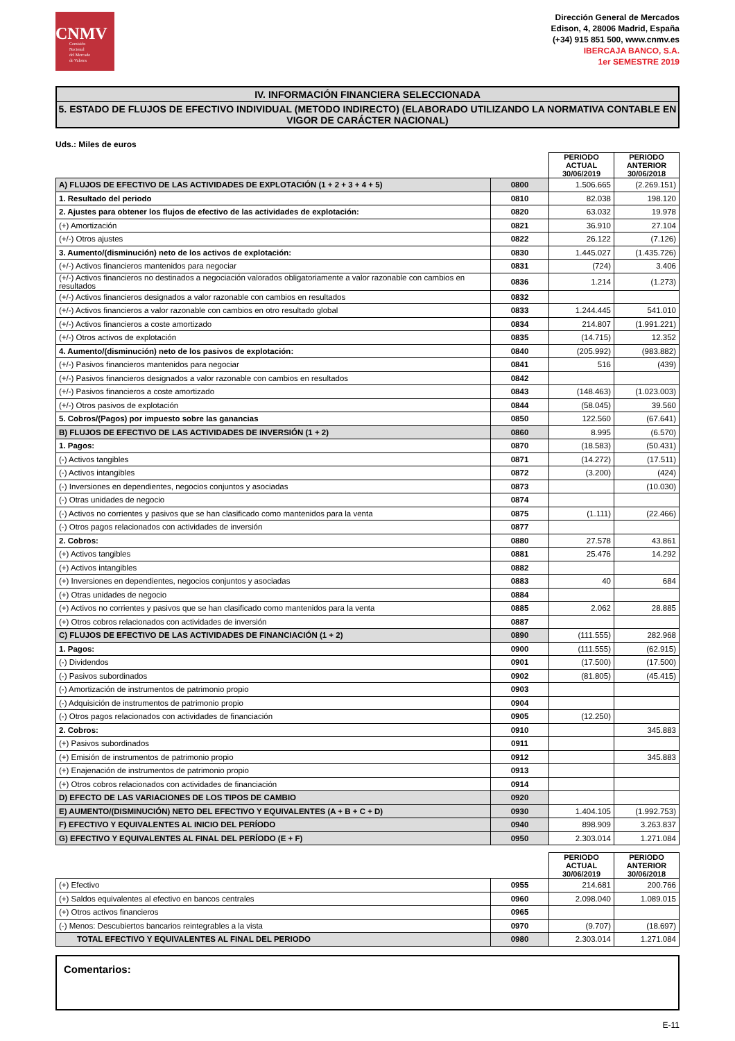CNMV
Comisión
Nacional
del Mercado
de Valores
Dirección General de Mercados
Edison, 4, 28006 Madrid, España
(+34) 915 851 500, www.cnmv.es
IBERCAJA BANCO, S.A.
1er SEMESTRE 2019
IV. INFORMACIÓN FINANCIERA SELECCIONADA
5. ESTADO DE FLUJOS DE EFECTIVO INDIVIDUAL (METODO INDIRECTO) (ELABORADO UTILIZANDO LA NORMATIVA CONTABLE EN VIGOR DE CARÁCTER NACIONAL)
Uds.: Miles de euros
| | | PERIODO ACTUAL 30/06/2019 | PERIODO ANTERIOR 30/06/2018 |
| A) FLUJOS DE EFECTIVO DE LAS ACTIVIDADES DE EXPLOTACIÓN (1 + 2 + 3 + 4 + 5) | 0800 | 1.506.665 | (2.269.151) |
| 1. Resultado del periodo | 0810 | 82.038 | 198.120 |
| 2. Ajustes para obtener los flujos de efectivo de las actividades de explotación: | 0820 | 63.032 | 19.978 |
| (+) Amortización | 0821 | 36.910 | 27.104 |
| (+/-) Otros ajustes | 0822 | 26.122 | (7.126) |
| 3. Aumento/(disminución) neto de los activos de explotación: | 0830 | 1.445.027 | (1.435.726) |
| (+/-) Activos financieros mantenidos para negociar | 0831 | (724) | 3.406 |
| (+/-) Activos financieros no destinados a negociación valorados obligatoriamente a valor razonable con cambios en resultados | 0836 | 1.214 | (1.273) |
| (+/-) Activos financieros designados a valor razonable con cambios en resultados | 0832 | | |
| (+/-) Activos financieros a valor razonable con cambios en otro resultado global | 0833 | 1.244.445 | 541.010 |
| (+/-) Activos financieros a coste amortizado | 0834 | 214.807 | (1.991.221) |
| (+/-) Otros activos de explotación | 0835 | (14.715) | 12.352 |
| 4. Aumento/(disminución) neto de los pasivos de explotación: | 0840 | (205.992) | (983.882) |
| (+/-) Pasivos financieros mantenidos para negociar | 0841 | 516 | (439) |
| (+/-) Pasivos financieros designados a valor razonable con cambios en resultados | 0842 | | |
| (+/-) Pasivos financieros a coste amortizado | 0843 | (148.463) | (1.023.003) |
| (+/-) Otros pasivos de explotación | 0844 | (58.045) | 39.560 |
| 5. Cobros/(Pagos) por impuesto sobre las ganancias | 0850 | 122.560 | (67.641) |
| B) FLUJOS DE EFECTIVO DE LAS ACTIVIDADES DE INVERSIÓN (1 + 2) | 0860 | 8.995 | (6.570) |
| 1. Pagos: | 0870 | (18.583) | (50.431) |
| (-) Activos tangibles | 0871 | (14.272) | (17.511) |
| (-) Activos intangibles | 0872 | (3.200) | (424) |
| (-) Inversiones en dependientes, negocios conjuntos y asociadas | 0873 | | (10.030) |
| (-) Otras unidades de negocio | 0874 | | |
| (-) Activos no corrientes y pasivos que se han clasificado como mantenidos para la venta | 0875 | (1.111) | (22.466) |
| (-) Otros pagos relacionados con actividades de inversión | 0877 | | |
| 2. Cobros: | 0880 | 27.578 | 43.861 |
| (+) Activos tangibles | 0881 | 25.476 | 14.292 |
| (+) Activos intangibles | 0882 | | |
| (+) Inversiones en dependientes, negocios conjuntos y asociadas | 0883 | 40 | 684 |
| (+) Otras unidades de negocio | 0884 | | |
| (+) Activos no corrientes y pasivos que se han clasificado como mantenidos para la venta | 0885 | 2.062 | 28.885 |
| (+) Otros cobros relacionados con actividades de inversión | 0887 | | |
| C) FLUJOS DE EFECTIVO DE LAS ACTIVIDADES DE FINANCIACIÓN (1 + 2) | 0890 | (111.555) | 282.968 |
| 1. Pagos: | 0900 | (111.555) | (62.915) |
| (-) Dividendos | 0901 | (17.500) | (17.500) |
| (-) Pasivos subordinados | 0902 | (81.805) | (45.415) |
| (-) Amortización de instrumentos de patrimonio propio | 0903 | | |
| (-) Adquisición de instrumentos de patrimonio propio | 0904 | | |
| (-) Otros pagos relacionados con actividades de financiación | 0905 | (12.250) | |
| 2. Cobros: | 0910 | | 345.883 |
| (+) Pasivos subordinados | 0911 | | |
| (+) Emisión de instrumentos de patrimonio propio | 0912 | | 345.883 |
| (+) Enajenación de instrumentos de patrimonio propio | 0913 | | |
| (+) Otros cobros relacionados con actividades de financiación | 0914 | | |
| D) EFECTO DE LAS VARIACIONES DE LOS TIPOS DE CAMBIO | 0920 | | |
| E) AUMENTO/(DISMINUCIÓN) NETO DEL EFECTIVO Y EQUIVALENTES (A + B + C + D) | 0930 | 1.404.105 | (1.992.753) |
| F) EFECTIVO Y EQUIVALENTES AL INICIO DEL PERÍODO | 0940 | 898.909 | 3.263.837 |
| G) EFECTIVO Y EQUIVALENTES AL FINAL DEL PERÍODO (E + F) | 0950 | 2.303.014 | 1.271.084 |
| | | PERIODO ACTUAL 30/06/2019 | PERIODO ANTERIOR 30/06/2018 |
| (+) Efectivo | 0955 | 214.681 | 200.766 |
| (+) Saldos equivalentes al efectivo en bancos centrales | 0960 | 2.098.040 | 1.089.015 |
| (+) Otros activos financieros | 0965 | | |
| (-) Menos: Descubiertos bancarios reintegrables a la vista | 0970 | (9.707) | (18.697) |
| TOTAL EFECTIVO Y EQUIVALENTES AL FINAL DEL PERIODO | 0980 | 2.303.014 | 1.271.084 |
Comentarios:
E-11